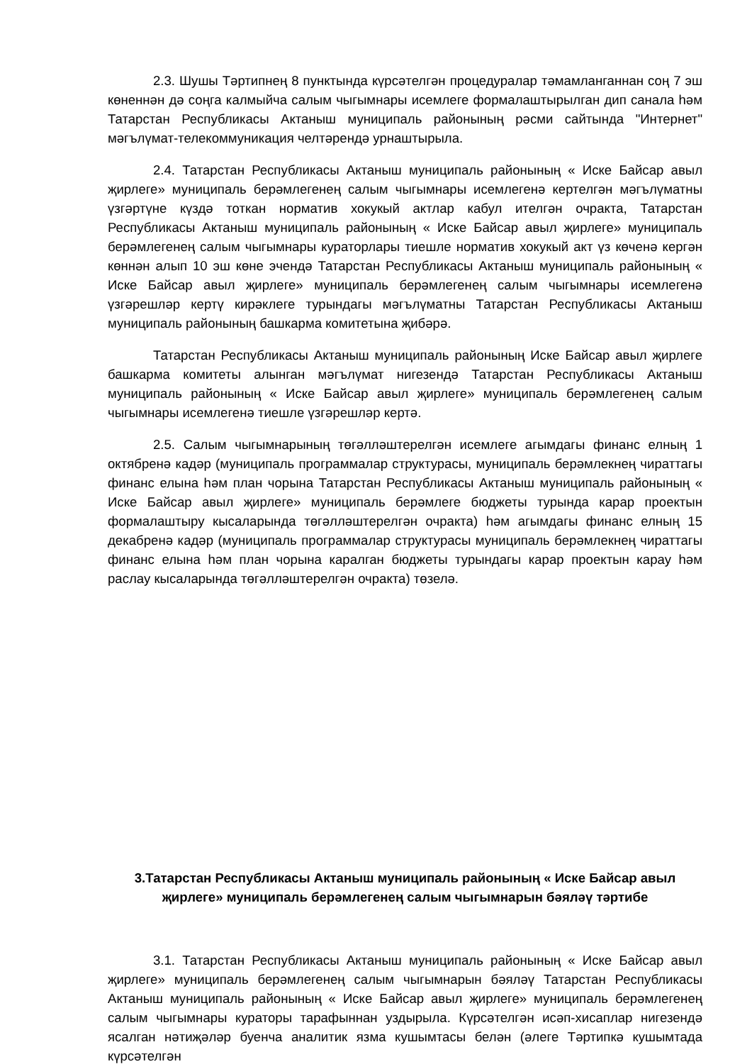2.3. Шушы Тәртипнең 8 пунктында күрсәтелгән процедуралар тәмамланганнан соң 7 эш көненнән дә соңга калмыйча салым чыгымнары исемлеге формалаштырылган дип санала һәм Татарстан Республикасы Актаныш муниципаль районының рәсми сайтында "Интернет" мәгълүмат-телекоммуникация челтәрендә урнаштырыла.
2.4. Татарстан Республикасы Актаныш муниципаль районының « Иске Байсар авыл җирлеге» муниципаль берәмлегенең салым чыгымнары исемлегенә кертелгән мәгълүматны үзгәртүне күздә тоткан норматив хокукый актлар кабул ителгән очракта, Татарстан Республикасы Актаныш муниципаль районының « Иске Байсар авыл җирлеге» муниципаль берәмлегенең салым чыгымнары кураторлары тиешле норматив хокукый акт үз көченә кергән көннән алып 10 эш көне эчендә Татарстан Республикасы Актаныш муниципаль районының « Иске Байсар авыл җирлеге» муниципаль берәмлегенең салым чыгымнары исемлегенә үзгәрешләр кертү кирәклеге турындагы мәгълүматны Татарстан Республикасы Актаныш муниципаль районының башкарма комитетына җибәрә.
Татарстан Республикасы Актаныш муниципаль районының Иске Байсар авыл җирлеге башкарма комитеты алынган мәгълүмат нигезендә Татарстан Республикасы Актаныш муниципаль районының « Иске Байсар авыл җирлеге» муниципаль берәмлегенең салым чыгымнары исемлегенә тиешле үзгәрешләр кертә.
2.5. Салым чыгымнарының төгәлләштерелгән исемлеге агымдагы финанс елның 1 октябренә кадәр (муниципаль программалар структурасы, муниципаль берәмлекнең чираттагы финанс елына һәм план чорына Татарстан Республикасы Актаныш муниципаль районының « Иске Байсар авыл җирлеге» муниципаль берәмлеге бюджеты турында карар проектын формалаштыру кысаларында төгәлләштерелгән очракта) һәм агымдагы финанс елның 15 декабренә кадәр (муниципаль программалар структурасы муниципаль берәмлекнең чираттагы финанс елына һәм план чорына каралган бюджеты турындагы карар проектын карау һәм раслау кысаларында төгәлләштерелгән очракта) төзелә.
3.Татарстан Республикасы Актаныш муниципаль районының « Иске Байсар авыл җирлеге» муниципаль берәмлегенең салым чыгымнарын бәяләү тәртибе
3.1. Татарстан Республикасы Актаныш муниципаль районының « Иске Байсар авыл җирлеге» муниципаль берәмлегенең салым чыгымнарын бәяләү Татарстан Республикасы Актаныш муниципаль районының « Иске Байсар авыл җирлеге» муниципаль берәмлегенең салым чыгымнары кураторы тарафыннан уздырыла. Күрсәтелгән исәп-хисаплар нигезендә ясалган нәтиҗәләр буенча аналитик язма кушымтасы белән (әлеге Тәртипкә кушымтада күрсәтелгән